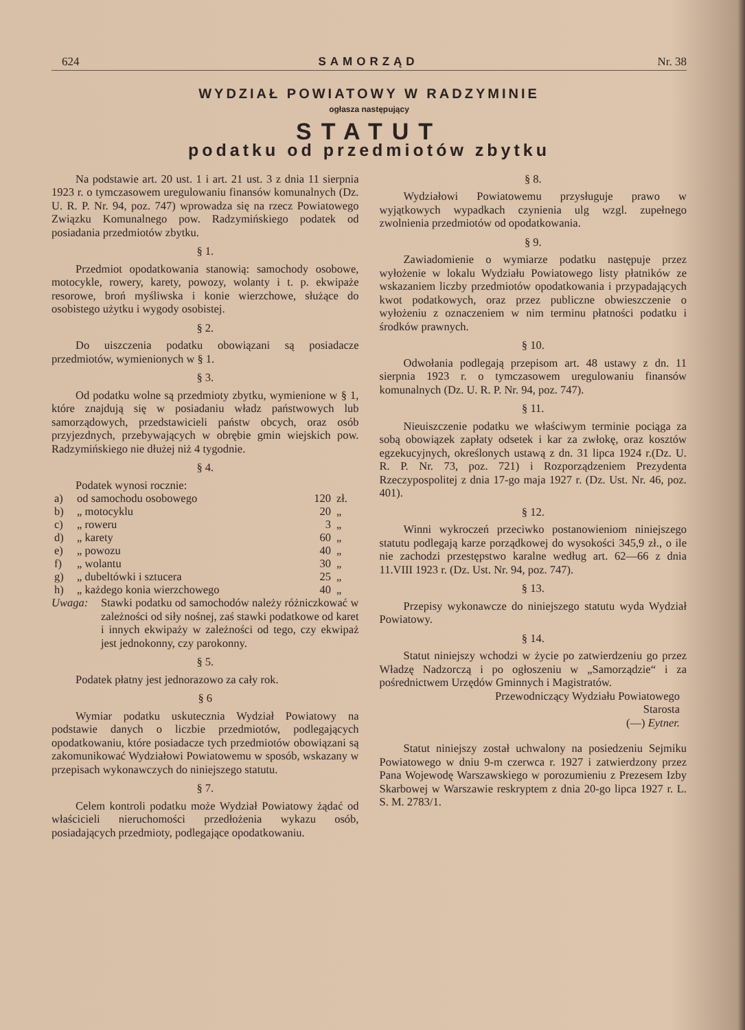624 SAMORZĄD Nr. 38
WYDZIAŁ POWIATOWY W RADZYMINIE
ogłasza następujący
STATUT
podatku od przedmiotów zbytku
Na podstawie art. 20 ust. 1 i art. 21 ust. 3 z dnia 11 sierpnia 1923 r. o tymczasowem uregulowaniu finansów komunalnych (Dz. U. R. P. Nr. 94, poz. 747) wprowadza się na rzecz Powiatowego Związku Komunalnego pow. Radzymińskiego podatek od posiadania przedmiotów zbytku.
§ 1.
Przedmiot opodatkowania stanowią: samochody osobowe, motocykle, rowery, karety, powozy, wolanty i t. p. ekwipaże resorowe, broń myśliwska i konie wierzchowe, służące do osobistego użytku i wygody osobistej.
§ 2.
Do uiszczenia podatku obowiązani są posiadacze przedmiotów, wymienionych w § 1.
§ 3.
Od podatku wolne są przedmioty zbytku, wymienione w § 1, które znajdują się w posiadaniu władz państwowych lub samorządowych, przedstawicieli państw obcych, oraz osób przyjezdnych, przebywających w obrębie gmin wiejskich pow. Radzymińskiego nie dłużej niż 4 tygodnie.
§ 4.
Podatek wynosi rocznie:
| a) | od samochodu osobowego | 120 | zł. |
| b) | „ motocyklu | 20 | „ |
| c) | „ roweru | 3 | „ |
| d) | „ karety | 60 | „ |
| e) | „ powozu | 40 | „ |
| f) | „ wolantu | 30 | „ |
| g) | „ dubeltówki i sztucera | 25 | „ |
| h) | „ każdego konia wierzchowego | 40 | „ |
Uwaga: Stawki podatku od samochodów należy różniczkować w zależności od siły nośnej, zaś stawki podatkowe od karet i innych ekwipaży w zależności od tego, czy ekwipaż jest jednokonny, czy parokonny.
§ 5.
Podatek płatny jest jednorazowo za cały rok.
§ 6
Wymiar podatku uskutecznia Wydział Powiatowy na podstawie danych o liczbie przedmiotów, podlegających opodatkowaniu, które posiadacze tych przedmiotów obowiązani są zakomunikować Wydziałowi Powiatowemu w sposób, wskazany w przepisach wykonawczych do niniejszego statutu.
§ 7.
Celem kontroli podatku może Wydział Powiatowy żądać od właścicieli nieruchomości przedłożenia wykazu osób, posiadających przedmioty, podlegające opodatkowaniu.
§ 8.
Wydziałowi Powiatowemu przysługuje prawo w wyjątkowych wypadkach czynienia ulg wzgl. zupełnego zwolnienia przedmiotów od opodatkowania.
§ 9.
Zawiadomienie o wymiarze podatku następuje przez wyłożenie w lokalu Wydziału Powiatowego listy płatników ze wskazaniem liczby przedmiotów opodatkowania i przypadających kwot podatkowych, oraz przez publiczne obwieszczenie o wyłożeniu z oznaczeniem w nim terminu płatności podatku i środków prawnych.
§ 10.
Odwołania podlegają przepisom art. 48 ustawy z dn. 11 sierpnia 1923 r. o tymczasowem uregulowaniu finansów komunalnych (Dz. U. R. P. Nr. 94, poz. 747).
§ 11.
Nieuiszczenie podatku we właściwym terminie pociąga za sobą obowiązek zapłaty odsetek i kar za zwłokę, oraz kosztów egzekucyjnych, określonych ustawą z dn. 31 lipca 1924 r.(Dz. U. R. P. Nr. 73, poz. 721) i Rozporządzeniem Prezydenta Rzeczypospolitej z dnia 17-go maja 1927 r. (Dz. Ust. Nr. 46, poz. 401).
§ 12.
Winni wykroczeń przeciwko postanowieniom niniejszego statutu podlegają karze porządkowej do wysokości 345,9 zł., o ile nie zachodzi przestępstwo karalne według art. 62—66 z dnia 11.VIII 1923 r. (Dz. Ust. Nr. 94, poz. 747).
§ 13.
Przepisy wykonawcze do niniejszego statutu wyda Wydział Powiatowy.
§ 14.
Statut niniejszy wchodzi w życie po zatwierdzeniu go przez Władzę Nadzorczą i po ogłoszeniu w „Samorządzie“ i za pośrednictwem Urzędów Gminnych i Magistratów.
Przewodniczący Wydziału Powiatowego
Starosta
(—) Eytner.
Statut niniejszy został uchwalony na posiedzeniu Sejmiku Powiatowego w dniu 9-m czerwca r. 1927 i zatwierdzony przez Pana Wojewodę Warszawskiego w porozumieniu z Prezesem Izby Skarbowej w Warszawie reskryptem z dnia 20-go lipca 1927 r. L. S. M. 2783/1.